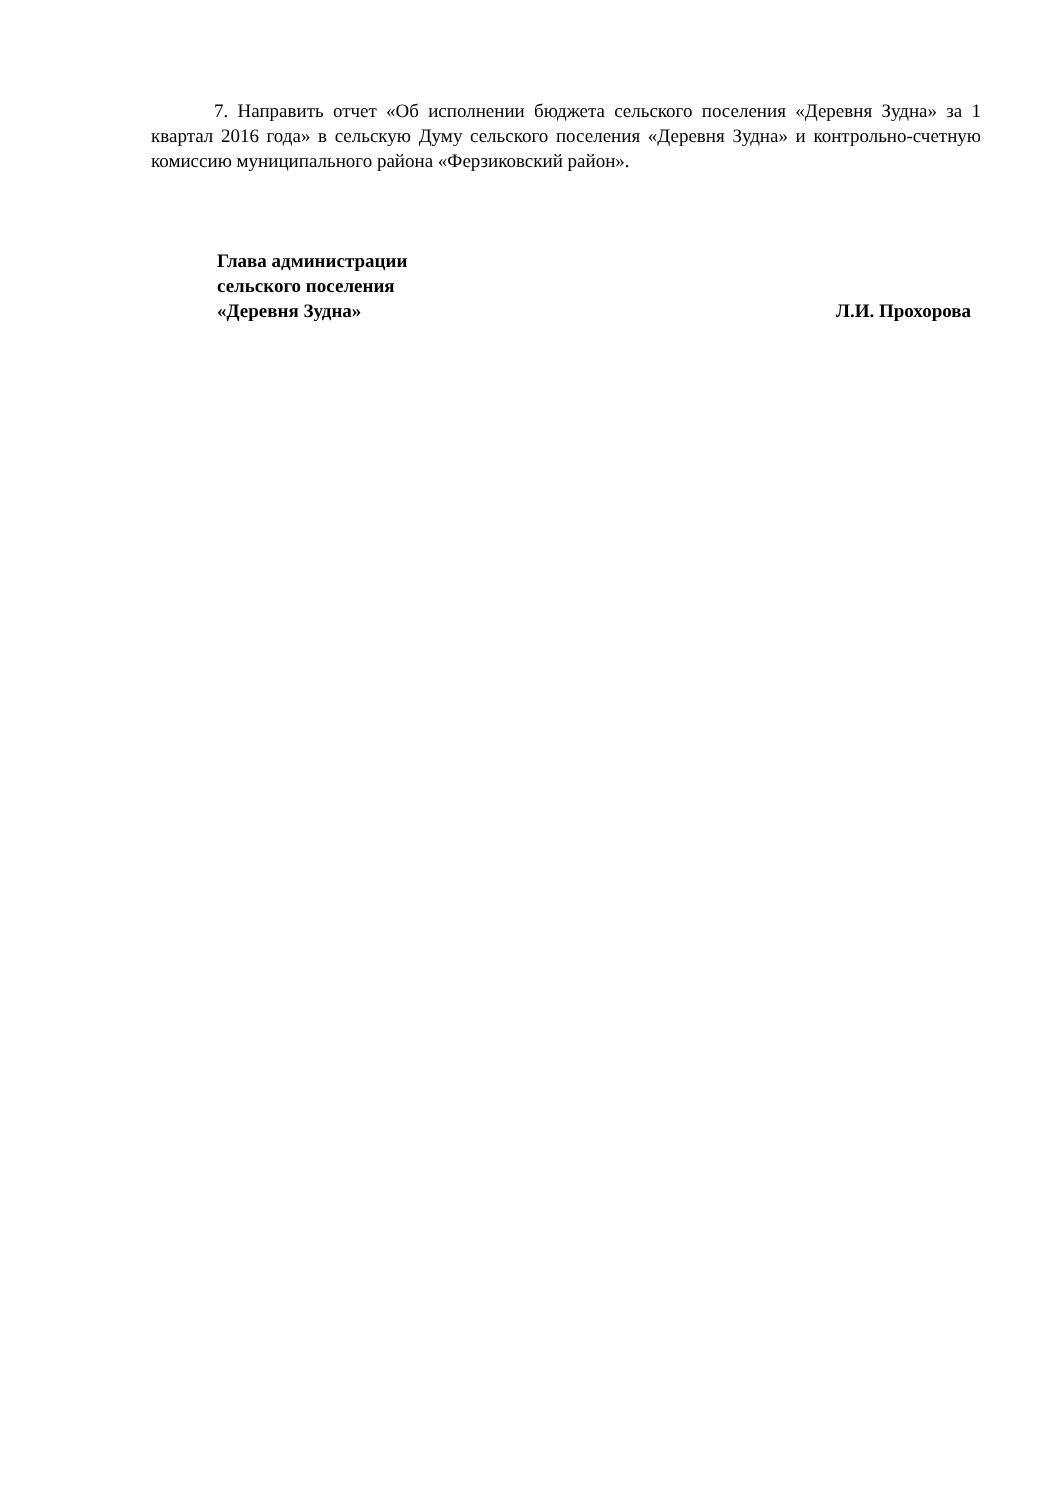7. Направить отчет «Об исполнении бюджета сельского поселения «Деревня Зудна» за 1 квартал 2016 года» в сельскую Думу сельского поселения «Деревня Зудна» и контрольно-счетную комиссию муниципального района «Ферзиковский район».
Глава администрации
сельского поселения
«Деревня Зудна» Л.И. Прохорова